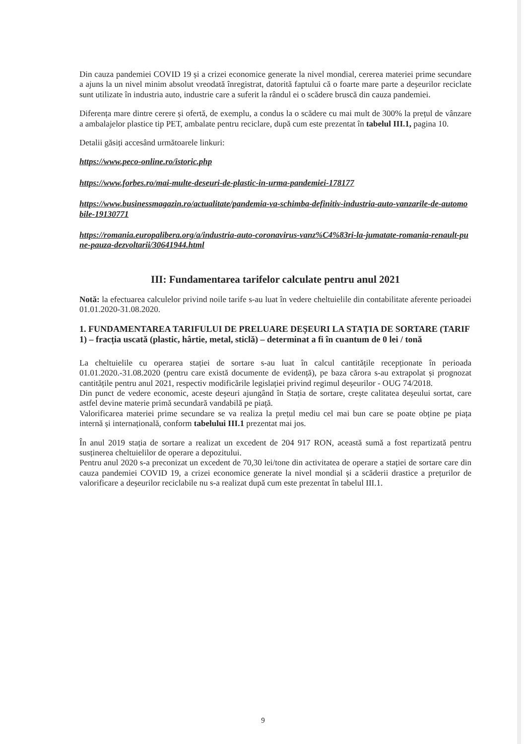Din cauza pandemiei COVID 19 și a crizei economice generate la nivel mondial, cererea materiei prime secundare a ajuns la un nivel minim absolut vreodată înregistrat, datorită faptului că o foarte mare parte a deșeurilor reciclate sunt utilizate în industria auto, industrie care a suferit la rândul ei o scădere bruscă din cauza pandemiei.
Diferența mare dintre cerere și ofertă, de exemplu, a condus la o scădere cu mai mult de 300% la prețul de vânzare a ambalajelor plastice tip PET, ambalate pentru reciclare, după cum este prezentat în tabelul III.1, pagina 10.
Detalii găsiți accesând următoarele linkuri:
https://www.peco-online.ro/istoric.php
https://www.forbes.ro/mai-multe-deseuri-de-plastic-in-urma-pandemiei-178177
https://www.businessmagazin.ro/actualitate/pandemia-va-schimba-definitiv-industria-auto-vanzarile-de-automobile-19130771
https://romania.europalibera.org/a/industria-auto-coronavirus-vanz%C4%83ri-la-jumatate-romania-renault-pune-pauza-dezvoltarii/30641944.html
III: Fundamentarea tarifelor calculate pentru anul 2021
Notă: la efectuarea calculelor privind noile tarife s-au luat în vedere cheltuielile din contabilitate aferente perioadei 01.01.2020-31.08.2020.
1. FUNDAMENTAREA TARIFULUI DE PRELUARE DEȘEURI LA STAȚIA DE SORTARE (TARIF 1) – fracția uscată (plastic, hârtie, metal, sticlă) – determinat a fi în cuantum de 0 lei / tonă
La cheltuielile cu operarea stației de sortare s-au luat în calcul cantitățile recepționate în perioada 01.01.2020.-31.08.2020 (pentru care există documente de evidență), pe baza cărora s-au extrapolat și prognozat cantitățile pentru anul 2021, respectiv modificările legislației privind regimul deșeurilor - OUG 74/2018.
Din punct de vedere economic, aceste deșeuri ajungând în Stația de sortare, crește calitatea deșeului sortat, care astfel devine materie primă secundară vandabilă pe piață.
Valorificarea materiei prime secundare se va realiza la prețul mediu cel mai bun care se poate obține pe piața internă și internațională, conform tabelului III.1 prezentat mai jos.
În anul 2019 stația de sortare a realizat un excedent de 204 917 RON, această sumă a fost repartizată pentru susținerea cheltuielilor de operare a depozitului.
Pentru anul 2020 s-a preconizat un excedent de 70,30 lei/tone din activitatea de operare a stației de sortare care din cauza pandemiei COVID 19, a crizei economice generate la nivel mondial și a scăderii drastice a prețurilor de valorificare a deșeurilor reciclabile nu s-a realizat după cum este prezentat în tabelul III.1.
9